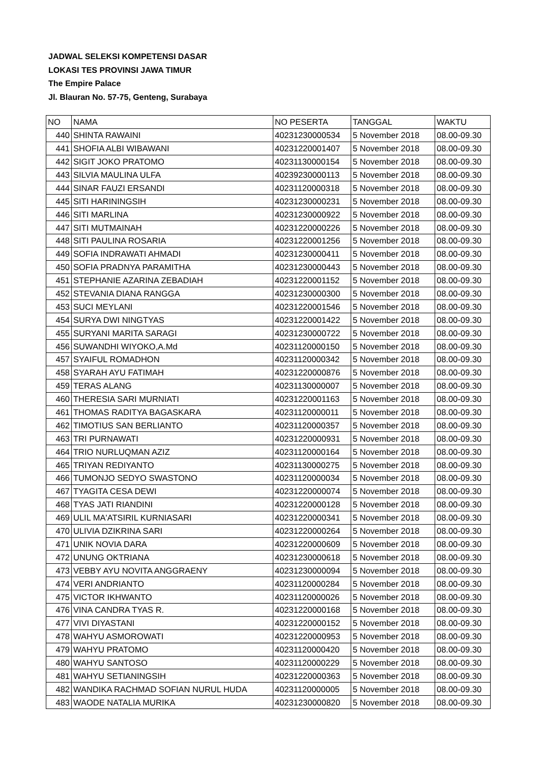JADWAL SELEKSI KOMPETENSI DASAR
LOKASI TES PROVINSI JAWA TIMUR
The Empire Palace
Jl. Blauran No. 57-75, Genteng, Surabaya
| NO | NAMA | NO PESERTA | TANGGAL | WAKTU |
| 440 | SHINTA RAWAINI | 40231230000534 | 5 November 2018 | 08.00-09.30 |
| 441 | SHOFIA ALBI WIBAWANI | 40231220001407 | 5 November 2018 | 08.00-09.30 |
| 442 | SIGIT JOKO PRATOMO | 40231130000154 | 5 November 2018 | 08.00-09.30 |
| 443 | SILVIA MAULINA ULFA | 40239230000113 | 5 November 2018 | 08.00-09.30 |
| 444 | SINAR FAUZI ERSANDI | 40231120000318 | 5 November 2018 | 08.00-09.30 |
| 445 | SITI HARININGSIH | 40231230000231 | 5 November 2018 | 08.00-09.30 |
| 446 | SITI MARLINA | 40231230000922 | 5 November 2018 | 08.00-09.30 |
| 447 | SITI MUTMAINAH | 40231220000226 | 5 November 2018 | 08.00-09.30 |
| 448 | SITI PAULINA ROSARIA | 40231220001256 | 5 November 2018 | 08.00-09.30 |
| 449 | SOFIA INDRAWATI AHMADI | 40231230000411 | 5 November 2018 | 08.00-09.30 |
| 450 | SOFIA PRADNYA PARAMITHA | 40231230000443 | 5 November 2018 | 08.00-09.30 |
| 451 | STEPHANIE AZARINA ZEBADIAH | 40231220001152 | 5 November 2018 | 08.00-09.30 |
| 452 | STEVANIA DIANA RANGGA | 40231230000300 | 5 November 2018 | 08.00-09.30 |
| 453 | SUCI MEYLANI | 40231220001546 | 5 November 2018 | 08.00-09.30 |
| 454 | SURYA DWI NINGTYAS | 40231220001422 | 5 November 2018 | 08.00-09.30 |
| 455 | SURYANI MARITA SARAGI | 40231230000722 | 5 November 2018 | 08.00-09.30 |
| 456 | SUWANDHI WIYOKO,A.Md | 40231120000150 | 5 November 2018 | 08.00-09.30 |
| 457 | SYAIFUL ROMADHON | 40231120000342 | 5 November 2018 | 08.00-09.30 |
| 458 | SYARAH AYU FATIMAH | 40231220000876 | 5 November 2018 | 08.00-09.30 |
| 459 | TERAS ALANG | 40231130000007 | 5 November 2018 | 08.00-09.30 |
| 460 | THERESIA SARI MURNIATI | 40231220001163 | 5 November 2018 | 08.00-09.30 |
| 461 | THOMAS RADITYA BAGASKARA | 40231120000011 | 5 November 2018 | 08.00-09.30 |
| 462 | TIMOTIUS SAN BERLIANTO | 40231120000357 | 5 November 2018 | 08.00-09.30 |
| 463 | TRI PURNAWATI | 40231220000931 | 5 November 2018 | 08.00-09.30 |
| 464 | TRIO NURLUQMAN AZIZ | 40231120000164 | 5 November 2018 | 08.00-09.30 |
| 465 | TRIYAN REDIYANTO | 40231130000275 | 5 November 2018 | 08.00-09.30 |
| 466 | TUMONJO SEDYO SWASTONO | 40231120000034 | 5 November 2018 | 08.00-09.30 |
| 467 | TYAGITA CESA DEWI | 40231220000074 | 5 November 2018 | 08.00-09.30 |
| 468 | TYAS JATI RIANDINI | 40231220000128 | 5 November 2018 | 08.00-09.30 |
| 469 | ULIL MA'ATSIRIL KURNIASARI | 40231220000341 | 5 November 2018 | 08.00-09.30 |
| 470 | ULIVIA DZIKRINA SARI | 40231220000264 | 5 November 2018 | 08.00-09.30 |
| 471 | UNIK NOVIA DARA | 40231220000609 | 5 November 2018 | 08.00-09.30 |
| 472 | UNUNG OKTRIANA | 40231230000618 | 5 November 2018 | 08.00-09.30 |
| 473 | VEBBY AYU NOVITA ANGGRAENY | 40231230000094 | 5 November 2018 | 08.00-09.30 |
| 474 | VERI ANDRIANTO | 40231120000284 | 5 November 2018 | 08.00-09.30 |
| 475 | VICTOR IKHWANTO | 40231120000026 | 5 November 2018 | 08.00-09.30 |
| 476 | VINA CANDRA TYAS R. | 40231220000168 | 5 November 2018 | 08.00-09.30 |
| 477 | VIVI DIYASTANI | 40231220000152 | 5 November 2018 | 08.00-09.30 |
| 478 | WAHYU ASMOROWATI | 40231220000953 | 5 November 2018 | 08.00-09.30 |
| 479 | WAHYU PRATOMO | 40231120000420 | 5 November 2018 | 08.00-09.30 |
| 480 | WAHYU SANTOSO | 40231120000229 | 5 November 2018 | 08.00-09.30 |
| 481 | WAHYU SETIANINGSIH | 40231220000363 | 5 November 2018 | 08.00-09.30 |
| 482 | WANDIKA RACHMAD SOFIAN NURUL HUDA | 40231120000005 | 5 November 2018 | 08.00-09.30 |
| 483 | WAODE NATALIA MURIKA | 40231230000820 | 5 November 2018 | 08.00-09.30 |